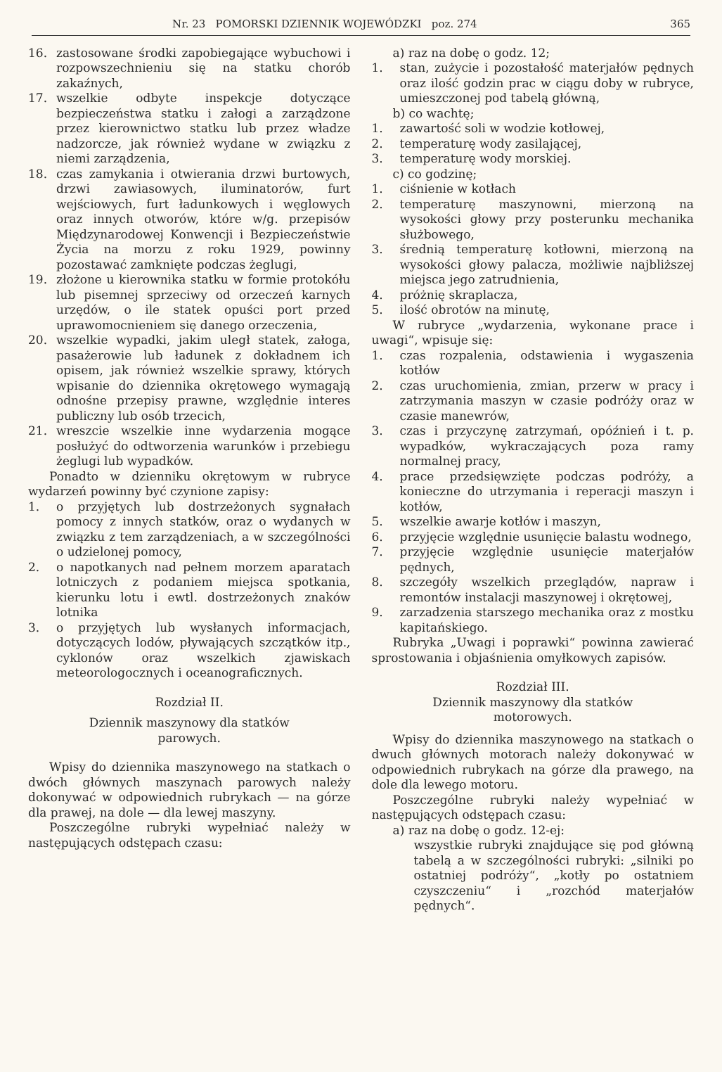Nr. 23 POMORSKI DZIENNIK WOJEWÓDZKI poz. 274 365
16. zastosowane środki zapobiegające wybuchowi i rozpowszechnieniu się na statku chorób zakaźnych,
17. wszelkie odbyte inspekcje dotyczące bezpieczeństwa statku i załogi a zarządzone przez kierownictwo statku lub przez władze nadzorcze, jak również wydane w związku z niemi zarządzenia,
18. czas zamykania i otwierania drzwi burtowych, drzwi zawiasowych, iluminatorów, furt wejściowych, furt ładunkowych i węglowych oraz innych otworów, które w/g. przepisów Międzynarodowej Konwencji i Bezpieczeństwie Życia na morzu z roku 1929, powinny pozostawać zamknięte podczas żeglugi,
19. złożone u kierownika statku w formie protokółu lub pisemnej sprzeciwy od orzeczeń karnych urzędów, o ile statek opuści port przed uprawomocnieniem się danego orzeczenia,
20. wszelkie wypadki, jakim uległ statek, załoga, pasażerowie lub ładunek z dokładnem ich opisem, jak również wszelkie sprawy, których wpisanie do dziennika okrętowego wymagają odnośne przepisy prawne, względnie interes publiczny lub osób trzecich,
21. wreszcie wszelkie inne wydarzenia mogące posłużyć do odtworzenia warunków i przebiegu żeglugi lub wypadków.
Ponadto w dzienniku okrętowym w rubryce wydarzeń powinny być czynione zapisy:
1. o przyjętych lub dostrzeżonych sygnałach pomocy z innych statków, oraz o wydanych w związku z tem zarządzeniach, a w szczególności o udzielonej pomocy,
2. o napotkanych nad pełnem morzem aparatach lotniczych z podaniem miejsca spotkania, kierunku lotu i ewtl. dostrzeżonych znaków lotnika
3. o przyjętych lub wysłanych informacjach, dotyczących lodów, pływających szczątków itp., cyklonów oraz wszelkich zjawiskach meteorologocznych i oceanograficznych.
Rozdział II.
Dziennik maszynowy dla statków
parowych.
Wpisy do dziennika maszynowego na statkach o dwóch głównych maszynach parowych należy dokonywać w odpowiednich rubrykach — na górze dla prawej, na dole — dla lewej maszyny.
Poszczególne rubryki wypełniać należy w następujących odstępach czasu:
a) raz na dobę o godz. 12;
1. stan, zużycie i pozostałość materjałów pędnych oraz ilość godzin prac w ciągu doby w rubryce, umieszczonej pod tabelą główną,
b) co wachtę;
1. zawartość soli w wodzie kotłowej,
2. temperaturę wody zasilającej,
3. temperaturę wody morskiej.
c) co godzinę;
1. ciśnienie w kotłach
2. temperaturę maszynowni, mierzoną na wysokości głowy przy posterunku mechanika służbowego,
3. średnią temperaturę kotłowni, mierzoną na wysokości głowy palacza, możliwie najbliższej miejsca jego zatrudnienia,
4. próżnię skraplacza,
5. ilość obrotów na minutę,
W rubryce „wydarzenia, wykonane prace i uwagi“, wpisuje się:
1. czas rozpalenia, odstawienia i wygaszenia kotłów
2. czas uruchomienia, zmian, przerw w pracy i zatrzymania maszyn w czasie podróży oraz w czasie manewrów,
3. czas i przyczynę zatrzymań, opóźnień i t. p. wypadków, wykraczających poza ramy normalnej pracy,
4. prace przedsięwzięte podczas podróży, a konieczne do utrzymania i reperacji maszyn i kotłów,
5. wszelkie awarje kotłów i maszyn,
6. przyjęcie względnie usunięcie balastu wodnego,
7. przyjęcie względnie usunięcie materjałów pędnych,
8. szczegóły wszelkich przeglądów, napraw i remontów instalacji maszynowej i okrętowej,
9. zarzadzenia starszego mechanika oraz z mostku kapitańskiego.
Rubryka „Uwagi i poprawki“ powinna zawierać sprostowania i objaśnienia omyłkowych zapisów.
Rozdział III.
Dziennik maszynowy dla statków
motorowych.
Wpisy do dziennika maszynowego na statkach o dwuch głównych motorach należy dokonywać w odpowiednich rubrykach na górze dla prawego, na dole dla lewego motoru.
Poszczególne rubryki należy wypełniać w następujących odstępach czasu:
a) raz na dobę o godz. 12-ej:
wszystkie rubryki znajdujące się pod główną tabelą a w szczególności rubryki: „silniki po ostatniej podróży“, „kotły po ostatniem czyszczeniu“ i „rozchód materjałów pędnych“.